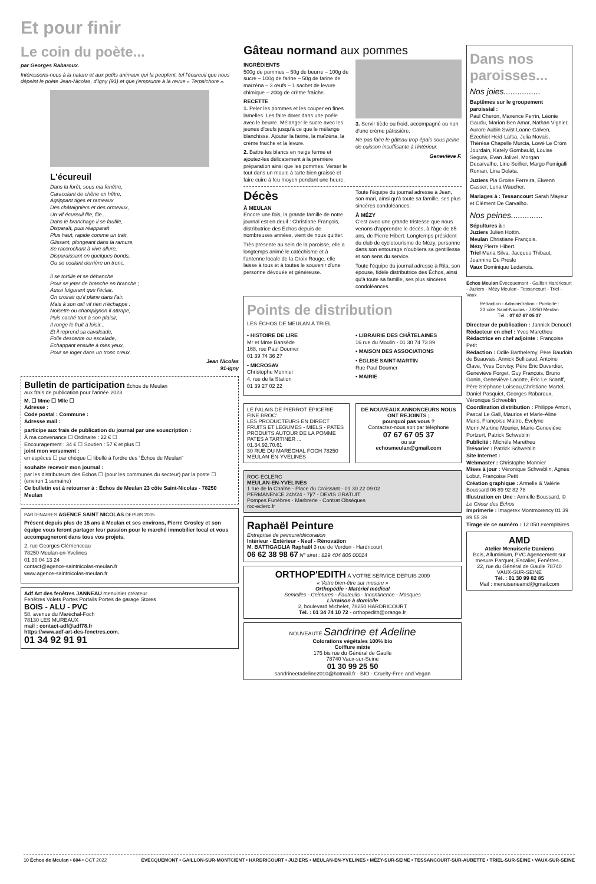Et pour finir
Le coin du poète...
par Georges Rabaroux.
Intéressons-nous à la nature et aux petits animaux qui la peuplent, tel l'écureuil que nous dépeint le poète Jean-Nicolas, d'Igny (91) et que j'emprunte à la revue « Terpsichore ».
L'écureuil
Dans la forêt, sous ma fenêtre,
Caracolant de chêne en hêtre,
Agrippant tiges et rameaux
Des châtaigniers et des ormeaux,
Un vif écureuil file, file...
Dans le branchage il se faufile,
Disparaît, puis réapparait
Plus haut, rapide comme un trait,
Glissant, plongeant dans la ramure,
Se raccrochant à vive allure,
Disparaissant en quelques bonds,
Ou se coulant derrière un tronc.
Il se tortille et se déhanche
Pour se jeter de branche en branche ;
Aussi fulgurant que l'éclair,
On croirait qu'il plane dans l'air.
Mais à son œil vif rien n'échappe :
Noisette ou champignon il attrape,
Puis caché tout à son plaisir,
Il ronge le fruit à loisir...
Et il reprend sa cavalcade,
Folle descente ou escalade,
Echappant ensuite à mes yeux,
Pour se loger dans un tronc creux.
Jean Nicolas
91-Igny
Bulletin de participation Échos de Meulan
aux frais de publication pour l'année 2023
M. ☐ Mme ☐ Mlle ☐
Adresse :
Code postal : Commune :
Adresse mail :
participe aux frais de publication du journal par une souscription :
À ma convenance ☐ Ordinaire : 22 € ☐
Encouragement : 34 € ☐ Soutien : 57 € et plus ☐
joint mon versement :
en espèces ☐ par chèque ☐ libellé à l'ordre des “Échos de Meulan”
souhaite recevoir mon journal :
par les distributeurs des Échos ☐ (pour les communes du secteur) par la poste ☐ (environ 1 semaine)
Ce bulletin est à retourner à : Échos de Meulan 23 côte Saint-Nicolas - 78250 Meulan
PARTENAIRES AGENCE SAINT NICOLAS DEPUIS 2005
Présent depuis plus de 15 ans à Meulan et ses environs, Pierre Grosley et son équipe vous feront partager leur passion pour le marché immobilier local et vous accompagneront dans tous vos projets.
2, rue Georges Clémenceau
78250 Meulan-en-Yvelines
01 30 04 13 24
contact@agence-saintnicolas-meulan.fr
www.agence-saintnicolas-meulan.fr
Adf Art des fenêtres JANNEAU menuisier créateur
Fenêtres Volets Portes Portails Portes de garage Stores
BOIS - ALU - PVC
58, avenue du Maréchal-Foch
78130 LES MUREAUX
mail : contact-adf@adf78.fr
https://www.adf-art-des-fenetres.com.
01 34 92 91 91
Gâteau normand aux pommes
INGRÉDIENTS
500g de pommes – 50g de beurre – 100g de sucre – 100g de farine – 50g de farine de maïzéna – 3 œufs – 1 sachet de levure chimique – 200g de crème fraîche.
RECETTE
1. Peler les pommes et les couper en fines lamelles. Les faire dorer dans une poêle avec le beurre. Mélanger le sucre avec les jeunes d'œufs jusqu'à ce que le mélange blanchisse. Ajouter la farine, la maïzéna, la crème fraiche et la levure.
2. Battre les blancs en neige ferme et ajoutez-les délicatement à la première préparation ainsi que les pommes. Verser le tout dans un moule à tarte bien graissé et faire cuire à feu moyen pendant une heure.
3. Servir tiède ou froid, accompagné ou non d'une crème pâtissière.
Ne pas faire le gâteau trop épais sous peine de cuisson insuffisante à l'intérieur.
Geneviève F.
Décès
À MEULAN
Encore une fois, la grande famille de notre journal est en deuil : Christiane François, distributrice des Échos depuis de nombreuses années, vient de nous quitter.
Très présente au sein de la paroisse, elle a longtemps animé le catéchisme et à l'antenne locale de la Croix Rouge, elle laisse à tous et à toutes le souvenir d'une personne dévouée et généreuse.
Toute l'équipe du journal adresse à Jean, son mari, ainsi qu'à toute sa famille, ses plus sincères condoléances.
À MÉZY
C'est avec une grande tristesse que nous venons d'apprendre le décès, à l'âge de 85 ans, de Pierre Hibert. Longtemps président du club de cyclotourisme de Mézy, personne dans son entourage n'oubliera sa gentillesse et son sens du service.
Toute l'équipe du journal adresse à Rita, son épouse, fidèle distributrice des Échos, ainsi qu'à toute sa famille, ses plus sincères condoléances.
Points de distribution
LES ÉCHOS DE MEULAN À TRIEL
• HISTOIRE DE LIRE
Mr et Mme Bansède
168, rue Paul Doumer
01 39 74 36 27
• MICROSAV
Christophe Monnier
4, rue de la Station
01 39 27 02 22
• LIBRAIRIE DES CHÂTELAINES
16 rue du Moulin - 01 30 74 73 89
• MAISON DES ASSOCIATIONS
• ÉGLISE SAINT-MARTIN
Rue Paul Doumer
• MAIRIE
LE PALAIS DE PIERROT ÉPICERIE FINE BROC'
LES PRODUCTEURS EN DIRECT
FRUITS ET LEGUMES - MIELS - PATES PRODUITS AUTOUR DE LA POMME PATES A TARTINER ...
01.34.92.70.61
30 RUE DU MARECHAL FOCH 78250 MEULAN-EN-YVELINES
DE NOUVEAUX ANNONCEURS NOUS ONT REJOINTS ;
pourquoi pas vous ?
Contactez-nous soit par téléphone
07 67 67 05 37
ou sur
echosmeulan@gmail.com
ROC·ECLERC
MEULAN-EN-YVELINES
1 rue de la Chaîne - Place du Croissant - 01 30 22 09 02
PERMANENCE 24h/24 - 7j/7 - DEVIS GRATUIT
Pompes Funèbres · Marbrerie · Contrat Obsèques
roc-eclerc.fr
Raphaël Peinture
Entreprise de peinture/décoration
Intérieur - Extérieur - Neuf - Rénovation
M. BATTIGAGLIA Raphaël 3 rue de Verdun - Hardricourt
06 62 38 98 67 N° siret : 829 404 805 00014
ORTHOP'EDITH À VOTRE SERVICE DEPUIS 2009
« Votre bien-être sur mesure »
Orthopédie · Matériel médical
Semelles - Ceintures - Fauteuils - Incontinence - Masques
Livraison à domicile
2, boulevard Michelet, 78250 HARDRICOURT
Tél. : 01 34 74 10 72 - orthopedith@orange.fr
NOUVEAUTÉ Sandrine et Adeline
Colorations végétales 100% bio
Coiffure mixte
175 bis rue du Général de Gaulle
78740 Vaux-sur-Seine
01 30 99 25 50
sandrineetadeline2010@hotmail.fr · BIO · Cruelty-Free and Vegan
Dans nos paroisses...
Nos joies................
Baptêmes sur le groupement paroissial :
Paul Cheron, Maxence Ferrin, Léonie Gaudu, Marion Ben Amar, Nathan Vignier, Aurore Aubin Swist Loane Galven, Ezechiel Heid-Laïsa, Julia Novais, Thérésa Chapelle Murcia, Lowé Le Crom Jourdain, Kately Gombauld, Louise Segura, Evan Jolivel, Morgan Decarvalho, Lino Seillier, Margo Fumigalli Roman, Lina Dolata.
Juziers Pia Groise Ferreira, Elwenn Gasser, Luna Waucher.
Mariages à : Tessancourt Sarah Mayeur et Clément De Carvalho.
Nos peines..............
Sépultures à :
Juziers Julien Hottin.
Meulan Christiane François.
Mézy Pierre Hibert.
Triel Maria Silva, Jacques Thibaut, Jeannine De Presle
Vaux Dominique Ledanois.
Échos Meulan Évecquemont - Gaillon Hardricourt - Juziers - Mézy Meulan - Tessancourt - Triel - Vaux
Rédaction - Administration - Publicité :
23 côte Saint-Nicolas - 78250 Meulan
Tél. : 07 67 67 05 37
Directeur de publication : Jannick Denouël
Rédacteur en chef : Yves Maretheu
Rédactrice en chef adjointe : Françoise Petit
Rédaction : Odile Barthelemy, Père Baudoin de Beauvais, Annick Bellicaud, Antoine Clave, Yves Corvisy, Père Éric Duverdier, Geneviève Forget, Guy François, Bruno Gonin, Geneviève Lacotte, Éric Le Scanff, Père Stéphane Loiseau,Christiane Martel, Daniel Pasquiet, Georges Rabaroux, Véronique Schweblin
Coordination distribution : Philippe Antoni, Pascal Le Gall, Maurice et Marie-Aline Maris, Françoise Maitre, Évelyne Morin,Martine Mourier, Marie-Geneviève Portzert, Patrick Schweblin
Publicité : Michèle Maretheu
Trésorier : Patrick Schweblin
Site Internet :
Webmaster : Christophe Monnier
Mises à jour : Véronique Schweblin, Agnès Lobut, Françoise Petit
Création graphique : Armelle & Valérie Boussard 06 89 92 82 78
Illustration en Une : Armelle Boussard, © Le Crieur des Échos
Imprimerie : Imagetex Montmorency 01 39 89 55 39
Tirage de ce numéro : 12 050 exemplaires
AMD
Atelier Menuiserie Damiens
Bois, Alluminium, PVC Agencement sur mesure Parquet, Escalier, Fenêtres...
22, rue du Général de Gaulle 78740 VAUX-SUR-SEINE
Tél. : 01 30 99 82 85
Mail : menuiserieamd@gmail.com
10 Échos de Meulan • 604 • OCT 2022 ÉVECQUEMONT • GAILLON-SUR-MONTCIENT • HARDRICOURT • JUZIERS • MEULAN-EN-YVELINES • MÉZY-SUR-SEINE • TESSANCOURT-SUR-AUBETTE • TRIEL-SUR-SEINE • VAUX-SUR-SEINE